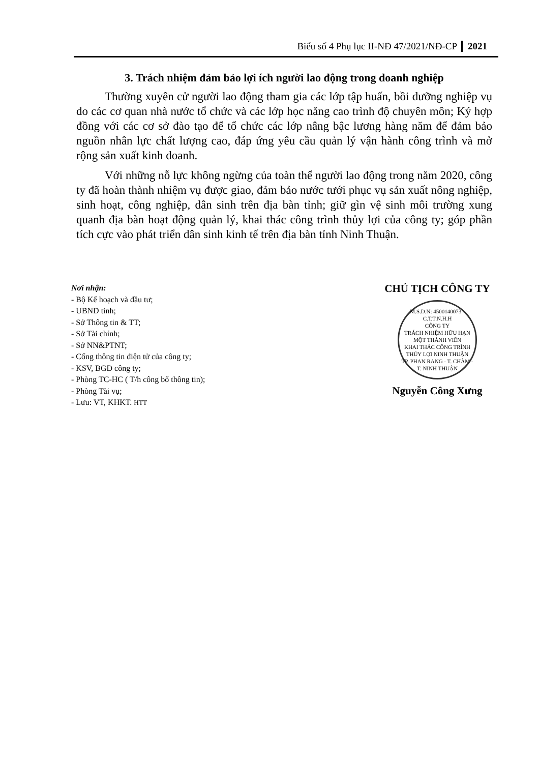Biểu số 4 Phụ lục II-NĐ 47/2021/NĐ-CP 2021
3. Trách nhiệm đảm bảo lợi ích người lao động trong doanh nghiệp
Thường xuyên cử người lao động tham gia các lớp tập huấn, bồi dưỡng nghiệp vụ do các cơ quan nhà nước tổ chức và các lớp học năng cao trình độ chuyên môn; Ký hợp đồng với các cơ sở đào tạo để tổ chức các lớp nâng bậc lương hàng năm để đảm bảo nguồn nhân lực chất lượng cao, đáp ứng yêu cầu quản lý vận hành công trình và mở rộng sản xuất kinh doanh.
Với những nỗ lực không ngừng của toàn thể người lao động trong năm 2020, công ty đã hoàn thành nhiệm vụ được giao, đảm bảo nước tưới phục vụ sản xuất nông nghiệp, sinh hoạt, công nghiệp, dân sinh trên địa bàn tỉnh; giữ gìn vệ sinh môi trường xung quanh địa bàn hoạt động quản lý, khai thác công trình thủy lợi của công ty; góp phần tích cực vào phát triển dân sinh kinh tế trên địa bàn tỉnh Ninh Thuận.
Nơi nhận:
- Bộ Kế hoạch và đầu tư;
- UBND tỉnh;
- Sở Thông tin & TT;
- Sở Tài chính;
- Sở NN&PTNT;
- Cổng thông tin điện tử của công ty;
- KSV, BGĐ công ty;
- Phòng TC-HC ( T/h công bố thông tin);
- Phòng Tài vụ;
- Lưu: VT, KHKT. HTT
CHỦ TỊCH CÔNG TY
M.S.D.N: 4500140073 - C.T.T.N.H.H
CÔNG TY
TRÁCH NHIỆM HỮU HẠN
MỘT THÀNH VIÊN
KHAI THÁC CÔNG TRÌNH
THỦY LỢI NINH THUẬN
TP. PHAN RANG - T. CHÀM - T. NINH THUẬN
Nguyễn Công Xưng